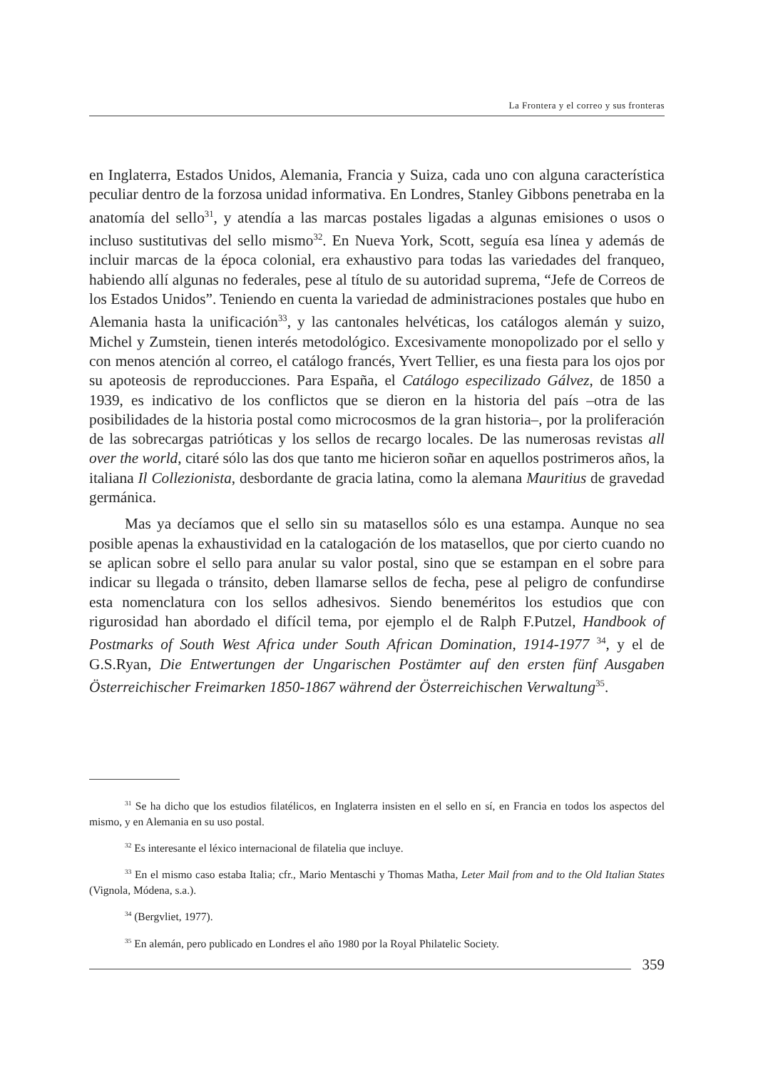La Frontera y el correo y sus fronteras
en Inglaterra, Estados Unidos, Alemania, Francia y Suiza, cada uno con alguna característica peculiar dentro de la forzosa unidad informativa. En Londres, Stanley Gibbons penetraba en la anatomía del sello<sup>31</sup>, y atendía a las marcas postales ligadas a algunas emisiones o usos o incluso sustitutivas del sello mismo<sup>32</sup>. En Nueva York, Scott, seguía esa línea y además de incluir marcas de la época colonial, era exhaustivo para todas las variedades del franqueo, habiendo allí algunas no federales, pese al título de su autoridad suprema, “Jefe de Correos de los Estados Unidos”. Teniendo en cuenta la variedad de administraciones postales que hubo en Alemania hasta la unificación<sup>33</sup>, y las cantonales helvéticas, los catálogos alemán y suizo, Michel y Zumstein, tienen interés metodológico. Excesivamente monopolizado por el sello y con menos atención al correo, el catálogo francés, Yvert Tellier, es una fiesta para los ojos por su apoteosis de reproducciones. Para España, el Catálogo especilizado Gálvez, de 1850 a 1939, es indicativo de los conflictos que se dieron en la historia del país –otra de las posibilidades de la historia postal como microcosmos de la gran historia–, por la proliferación de las sobrecargas patrióticas y los sellos de recargo locales. De las numerosas revistas all over the world, citaré sólo las dos que tanto me hicieron soñar en aquellos postrimeros años, la italiana Il Collezionista, desbordante de gracia latina, como la alemana Mauritius de gravedad germánica.
Mas ya decíamos que el sello sin su matasellos sólo es una estampa. Aunque no sea posible apenas la exhaustividad en la catalogación de los matasellos, que por cierto cuando no se aplican sobre el sello para anular su valor postal, sino que se estampan en el sobre para indicar su llegada o tránsito, deben llamarse sellos de fecha, pese al peligro de confundirse esta nomenclatura con los sellos adhesivos. Siendo beneméritos los estudios que con rigurosidad han abordado el difícil tema, por ejemplo el de Ralph F.Putzel, Handbook of Postmarks of South West Africa under South African Domination, 1914-1977 <sup>34</sup>, y el de G.S.Ryan, Die Entwertungen der Ungarischen Postämter auf den ersten fünf Ausgaben Österreichischer Freimarken 1850-1867 während der Österreichischen Verwaltung<sup>35</sup>.
<sup>31</sup> Se ha dicho que los estudios filatélicos, en Inglaterra insisten en el sello en sí, en Francia en todos los aspectos del mismo, y en Alemania en su uso postal.
<sup>32</sup> Es interesante el léxico internacional de filatelia que incluye.
<sup>33</sup> En el mismo caso estaba Italia; cfr., Mario Mentaschi y Thomas Matha, Leter Mail from and to the Old Italian States (Vignola, Módena, s.a.).
<sup>34</sup> (Bergvliet, 1977).
<sup>35</sup> En alemán, pero publicado en Londres el año 1980 por la Royal Philatelic Society.
359